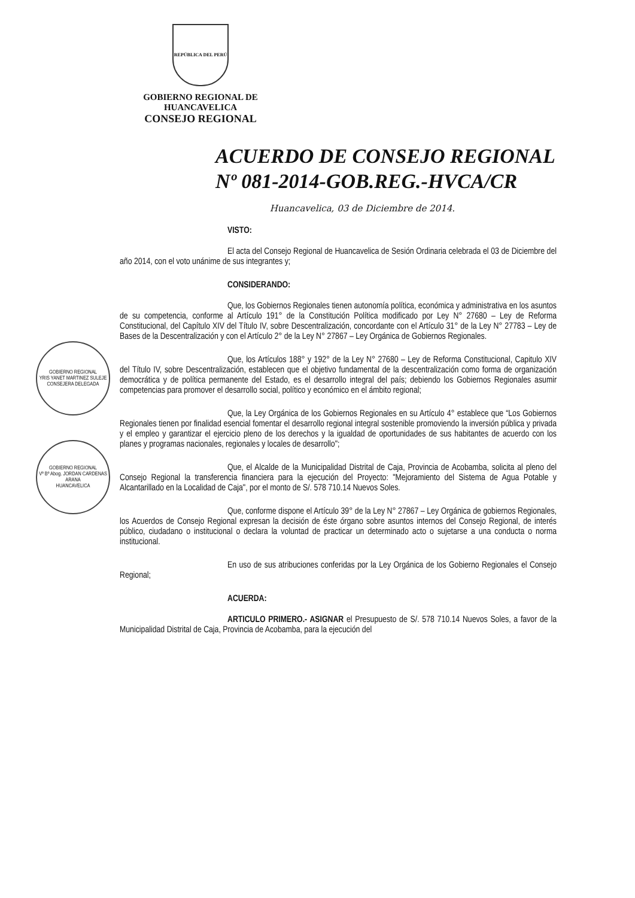REPÚBLICA DEL PERÚ
GOBIERNO REGIONAL DE
HUANCAVELICA
CONSEJO REGIONAL
ACUERDO DE CONSEJO REGIONAL
Nº 081-2014-GOB.REG.-HVCA/CR
GOBIERNO REGIONAL
YRIS YANET MARTINEZ SULEJE CONSEJERA DELEGADA
GOBIERNO REGIONAL
Vº Bº Abog. JORDAN CARDENAS ARANA
HUANCAVELICA
Huancavelica, 03 de Diciembre de 2014.
VISTO:
El acta del Consejo Regional de Huancavelica de Sesión Ordinaria celebrada el 03 de Diciembre del año 2014, con el voto unánime de sus integrantes y;
CONSIDERANDO:
Que, los Gobiernos Regionales tienen autonomía política, económica y administrativa en los asuntos de su competencia, conforme al Artículo 191° de la Constitución Política modificado por Ley N° 27680 – Ley de Reforma Constitucional, del Capítulo XIV del Título IV, sobre Descentralización, concordante con el Artículo 31° de la Ley N° 27783 – Ley de Bases de la Descentralización y con el Artículo 2° de la Ley N° 27867 – Ley Orgánica de Gobiernos Regionales.
Que, los Artículos 188° y 192° de la Ley N° 27680 – Ley de Reforma Constitucional, Capitulo XIV del Título IV, sobre Descentralización, establecen que el objetivo fundamental de la descentralización como forma de organización democrática y de política permanente del Estado, es el desarrollo integral del país; debiendo los Gobiernos Regionales asumir competencias para promover el desarrollo social, político y económico en el ámbito regional;
Que, la Ley Orgánica de los Gobiernos Regionales en su Artículo 4° establece que “Los Gobiernos Regionales tienen por finalidad esencial fomentar el desarrollo regional integral sostenible promoviendo la inversión pública y privada y el empleo y garantizar el ejercicio pleno de los derechos y la igualdad de oportunidades de sus habitantes de acuerdo con los planes y programas nacionales, regionales y locales de desarrollo";
Que, el Alcalde de la Municipalidad Distrital de Caja, Provincia de Acobamba, solicita al pleno del Consejo Regional la transferencia financiera para la ejecución del Proyecto: "Mejoramiento del Sistema de Agua Potable y Alcantarillado en la Localidad de Caja", por el monto de S/. 578 710.14 Nuevos Soles.
Que, conforme dispone el Artículo 39° de la Ley N° 27867 – Ley Orgánica de gobiernos Regionales, los Acuerdos de Consejo Regional expresan la decisión de éste órgano sobre asuntos internos del Consejo Regional, de interés público, ciudadano o institucional o declara la voluntad de practicar un determinado acto o sujetarse a una conducta o norma institucional.
En uso de sus atribuciones conferidas por la Ley Orgánica de los Gobierno Regionales el Consejo Regional;
ACUERDA:
ARTICULO PRIMERO.- ASIGNAR el Presupuesto de S/. 578 710.14 Nuevos Soles, a favor de la Municipalidad Distrital de Caja, Provincia de Acobamba, para la ejecución del